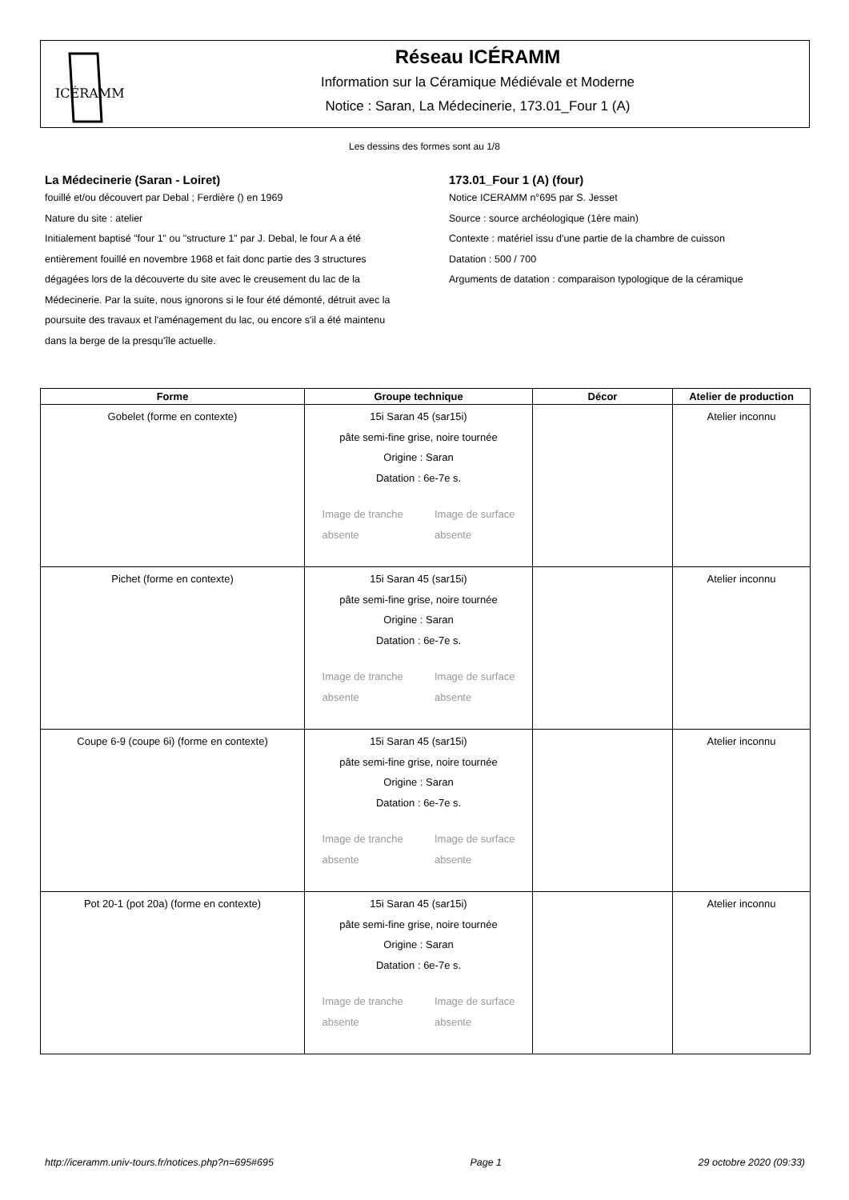ICÉRAMM
Réseau ICÉRAMM
Information sur la Céramique Médiévale et Moderne
Notice : Saran, La Médecinerie, 173.01_Four 1 (A)
Les dessins des formes sont au 1/8
La Médecinerie (Saran - Loiret)
fouillé et/ou découvert par Debal ; Ferdière () en 1969
Nature du site : atelier
Initialement baptisé "four 1" ou "structure 1" par J. Debal, le four A a été entièrement fouillé en novembre 1968 et fait donc partie des 3 structures dégagées lors de la découverte du site avec le creusement du lac de la Médecinerie. Par la suite, nous ignorons si le four été démonté, détruit avec la poursuite des travaux et l'aménagement du lac, ou encore s'il a été maintenu dans la berge de la presqu'île actuelle.
173.01_Four 1 (A) (four)
Notice ICERAMM n°695 par S. Jesset
Source : source archéologique (1ère main)
Contexte : matériel issu d'une partie de la chambre de cuisson
Datation : 500 / 700
Arguments de datation : comparaison typologique de la céramique
| Forme | Groupe technique | Décor | Atelier de production |
| --- | --- | --- | --- |
| Gobelet (forme en contexte) | 15i Saran 45 (sar15i) pâte semi-fine grise, noire tournée Origine : Saran Datation : 6e-7e s. Image de tranche absente Image de surface absente | | Atelier inconnu |
| Pichet (forme en contexte) | 15i Saran 45 (sar15i) pâte semi-fine grise, noire tournée Origine : Saran Datation : 6e-7e s. Image de tranche absente Image de surface absente | | Atelier inconnu |
| Coupe 6-9 (coupe 6i) (forme en contexte) | 15i Saran 45 (sar15i) pâte semi-fine grise, noire tournée Origine : Saran Datation : 6e-7e s. Image de tranche absente Image de surface absente | | Atelier inconnu |
| Pot 20-1 (pot 20a) (forme en contexte) | 15i Saran 45 (sar15i) pâte semi-fine grise, noire tournée Origine : Saran Datation : 6e-7e s. Image de tranche absente Image de surface absente | | Atelier inconnu |
http://iceramm.univ-tours.fr/notices.php?n=695#695 Page 1 29 octobre 2020 (09:33)